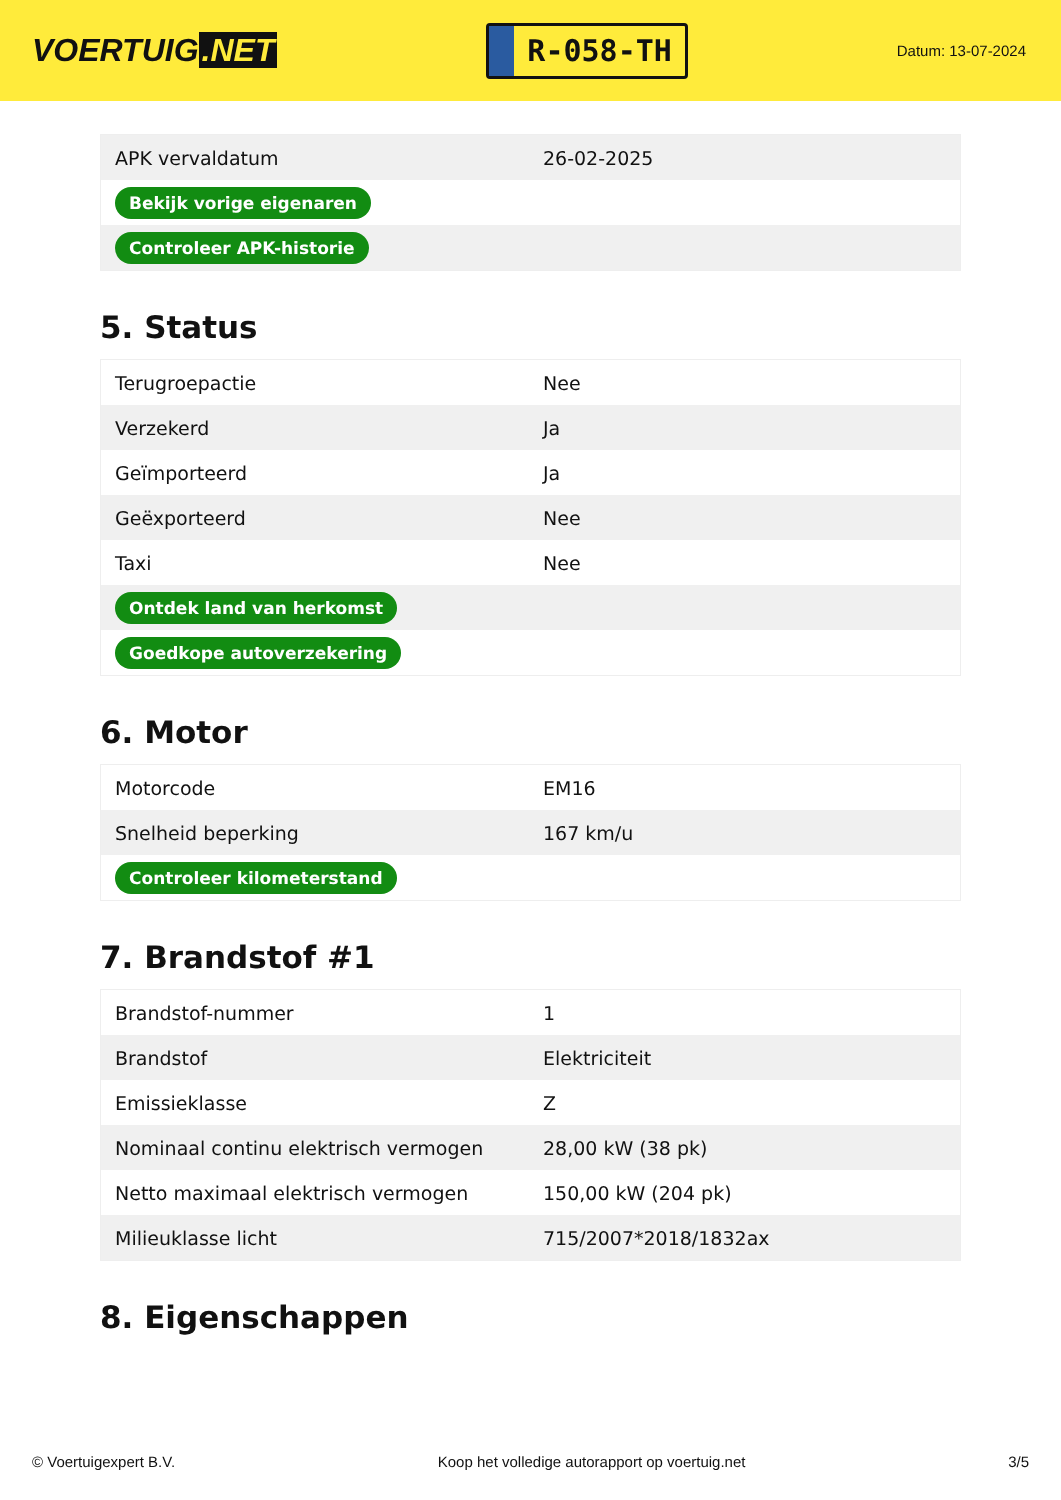VOERTUIG.NET
R-058-TH
Datum: 13-07-2024
| APK vervaldatum | 26-02-2025 |
| Bekijk vorige eigenaren | |
| Controleer APK-historie | |
5. Status
| Terugroepactie | Nee |
| Verzekerd | Ja |
| Geïmporteerd | Ja |
| Geëxporteerd | Nee |
| Taxi | Nee |
| Ontdek land van herkomst | |
| Goedkope autoverzekering | |
6. Motor
| Motorcode | EM16 |
| Snelheid beperking | 167 km/u |
| Controleer kilometerstand | |
7. Brandstof #1
| Brandstof-nummer | 1 |
| Brandstof | Elektriciteit |
| Emissieklasse | Z |
| Nominaal continu elektrisch vermogen | 28,00 kW (38 pk) |
| Netto maximaal elektrisch vermogen | 150,00 kW (204 pk) |
| Milieuklasse licht | 715/2007*2018/1832ax |
8. Eigenschappen
© Voertuigexpert B.V. Koop het volledige autorapport op voertuig.net 3/5